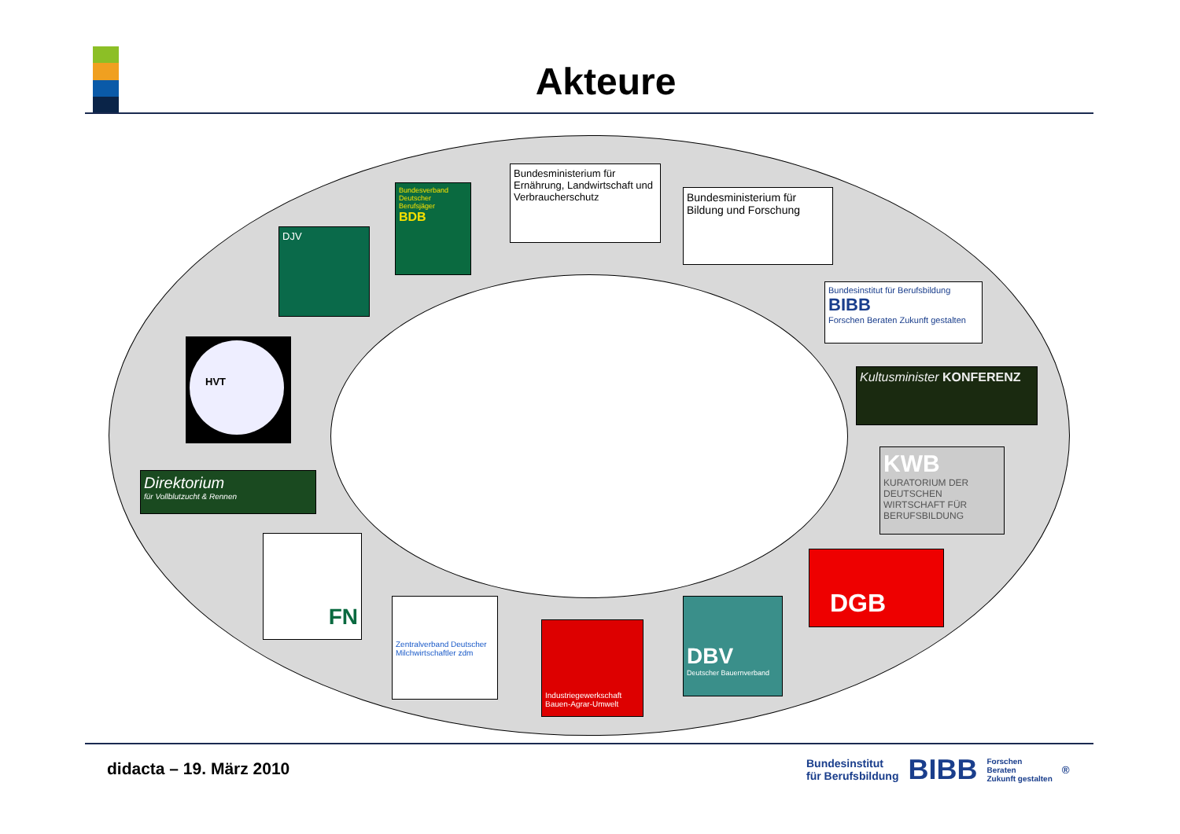Akteure
DJV
Bundesverband Deutscher Berufsjäger
BDB
Bundesministerium für Ernährung, Landwirtschaft und Verbraucherschutz
Bundesministerium für Bildung und Forschung
Bundesinstitut für Berufsbildung BIBB
Forschen Beraten Zukunft gestalten
Kultusminister KONFERENZ
KWB
KURATORIUM DER DEUTSCHEN WIRTSCHAFT FÜR BERUFSBILDUNG
DGB
DBV
Deutscher Bauernverband
Industriegewerkschaft Bauen-Agrar-Umwelt
Zentralverband Deutscher Milchwirtschaftler zdm
FN
Direktorium
für Vollblutzucht & Rennen
HVT
didacta – 19. März 2010
Bundesinstitut
für Berufsbildung
BIBB
Forschen
Beraten
Zukunft gestalten
<sup>®</sup>